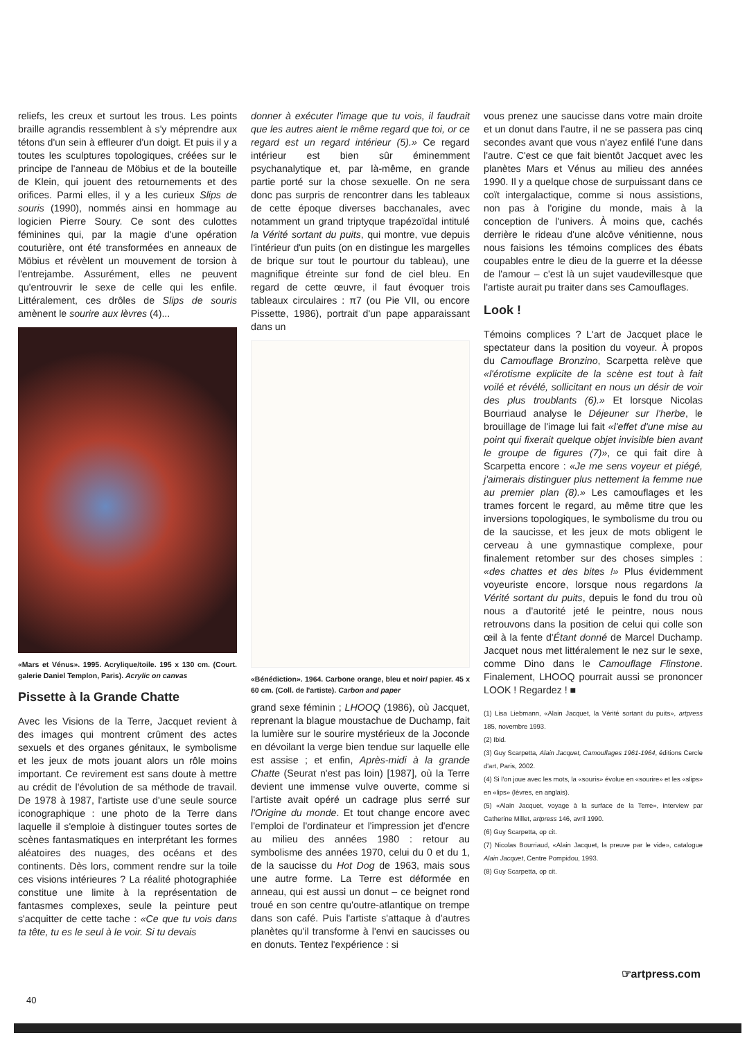reliefs, les creux et surtout les trous. Les points braille agrandis ressemblent à s'y méprendre aux tétons d'un sein à effleurer d'un doigt. Et puis il y a toutes les sculptures topologiques, créées sur le principe de l'anneau de Möbius et de la bouteille de Klein, qui jouent des retournements et des orifices. Parmi elles, il y a les curieux Slips de souris (1990), nommés ainsi en hommage au logicien Pierre Soury. Ce sont des culottes féminines qui, par la magie d'une opération couturière, ont été transformées en anneaux de Möbius et révèlent un mouvement de torsion à l'entrejambe. Assurément, elles ne peuvent qu'entrouvrir le sexe de celle qui les enfile. Littéralement, ces drôles de Slips de souris amènent le sourire aux lèvres (4)...
«Mars et Vénus». 1995. Acrylique/toile. 195 x 130 cm. (Court. galerie Daniel Templon, Paris). Acrylic on canvas
Pissette à la Grande Chatte
Avec les Visions de la Terre, Jacquet revient à des images qui montrent crûment des actes sexuels et des organes génitaux, le symbolisme et les jeux de mots jouant alors un rôle moins important. Ce revirement est sans doute à mettre au crédit de l'évolution de sa méthode de travail. De 1978 à 1987, l'artiste use d'une seule source iconographique : une photo de la Terre dans laquelle il s'emploie à distinguer toutes sortes de scènes fantasmatiques en interprétant les formes aléatoires des nuages, des océans et des continents. Dès lors, comment rendre sur la toile ces visions intérieures ? La réalité photographiée constitue une limite à la représentation de fantasmes complexes, seule la peinture peut s'acquitter de cette tache : «Ce que tu vois dans ta tête, tu es le seul à le voir. Si tu devais
donner à exécuter l'image que tu vois, il faudrait que les autres aient le même regard que toi, or ce regard est un regard intérieur (5).» Ce regard intérieur est bien sûr éminemment psychanalytique et, par là-même, en grande partie porté sur la chose sexuelle. On ne sera donc pas surpris de rencontrer dans les tableaux de cette époque diverses bacchanales, avec notamment un grand triptyque trapézoïdal intitulé la Vérité sortant du puits, qui montre, vue depuis l'intérieur d'un puits (on en distingue les margelles de brique sur tout le pourtour du tableau), une magnifique étreinte sur fond de ciel bleu. En regard de cette œuvre, il faut évoquer trois tableaux circulaires : π7 (ou Pie VII, ou encore Pissette, 1986), portrait d'un pape apparaissant dans un
«Bénédiction». 1964. Carbone orange, bleu et noir/ papier. 45 x 60 cm. (Coll. de l'artiste). Carbon and paper
grand sexe féminin ; LHOOQ (1986), où Jacquet, reprenant la blague moustachue de Duchamp, fait la lumière sur le sourire mystérieux de la Joconde en dévoilant la verge bien tendue sur laquelle elle est assise ; et enfin, Après-midi à la grande Chatte (Seurat n'est pas loin) [1987], où la Terre devient une immense vulve ouverte, comme si l'artiste avait opéré un cadrage plus serré sur l'Origine du monde. Et tout change encore avec l'emploi de l'ordinateur et l'impression jet d'encre au milieu des années 1980 : retour au symbolisme des années 1970, celui du 0 et du 1, de la saucisse du Hot Dog de 1963, mais sous une autre forme. La Terre est déformée en anneau, qui est aussi un donut – ce beignet rond troué en son centre qu'outre-atlantique on trempe dans son café. Puis l'artiste s'attaque à d'autres planètes qu'il transforme à l'envi en saucisses ou en donuts. Tentez l'expérience : si
vous prenez une saucisse dans votre main droite et un donut dans l'autre, il ne se passera pas cinq secondes avant que vous n'ayez enfilé l'une dans l'autre. C'est ce que fait bientôt Jacquet avec les planètes Mars et Vénus au milieu des années 1990. Il y a quelque chose de surpuissant dans ce coït intergalactique, comme si nous assistions, non pas à l'origine du monde, mais à la conception de l'univers. À moins que, cachés derrière le rideau d'une alcôve vénitienne, nous nous faisions les témoins complices des ébats coupables entre le dieu de la guerre et la déesse de l'amour – c'est là un sujet vaudevillesque que l'artiste aurait pu traiter dans ses Camouflages.
Look !
Témoins complices ? L'art de Jacquet place le spectateur dans la position du voyeur. À propos du Camouflage Bronzino, Scarpetta relève que «l'érotisme explicite de la scène est tout à fait voilé et révélé, sollicitant en nous un désir de voir des plus troublants (6).» Et lorsque Nicolas Bourriaud analyse le Déjeuner sur l'herbe, le brouillage de l'image lui fait «l'effet d'une mise au point qui fixerait quelque objet invisible bien avant le groupe de figures (7)», ce qui fait dire à Scarpetta encore : «Je me sens voyeur et piégé, j'aimerais distinguer plus nettement la femme nue au premier plan (8).» Les camouflages et les trames forcent le regard, au même titre que les inversions topologiques, le symbolisme du trou ou de la saucisse, et les jeux de mots obligent le cerveau à une gymnastique complexe, pour finalement retomber sur des choses simples : «des chattes et des bites !» Plus évidemment voyeuriste encore, lorsque nous regardons la Vérité sortant du puits, depuis le fond du trou où nous a d'autorité jeté le peintre, nous nous retrouvons dans la position de celui qui colle son œil à la fente d'Étant donné de Marcel Duchamp. Jacquet nous met littéralement le nez sur le sexe, comme Dino dans le Camouflage Flinstone. Finalement, LHOOQ pourrait aussi se prononcer LOOK ! Regardez ! ■
(1) Lisa Liebmann, «Alain Jacquet, la Vérité sortant du puits», artpress 185, novembre 1993.
(2) Ibid.
(3) Guy Scarpetta, Alain Jacquet, Camouflages 1961-1964, éditions Cercle d'art, Paris, 2002.
(4) Si l'on joue avec les mots, la «souris» évolue en «sourire» et les «slips» en «lips» (lèvres, en anglais).
(5) «Alain Jacquet, voyage à la surface de la Terre», interview par Catherine Millet, artpress 146, avril 1990.
(6) Guy Scarpetta, op cit.
(7) Nicolas Bourriaud, «Alain Jacquet, la preuve par le vide», catalogue Alain Jacquet, Centre Pompidou, 1993.
(8) Guy Scarpetta, op cit.
☞artpress.com
40